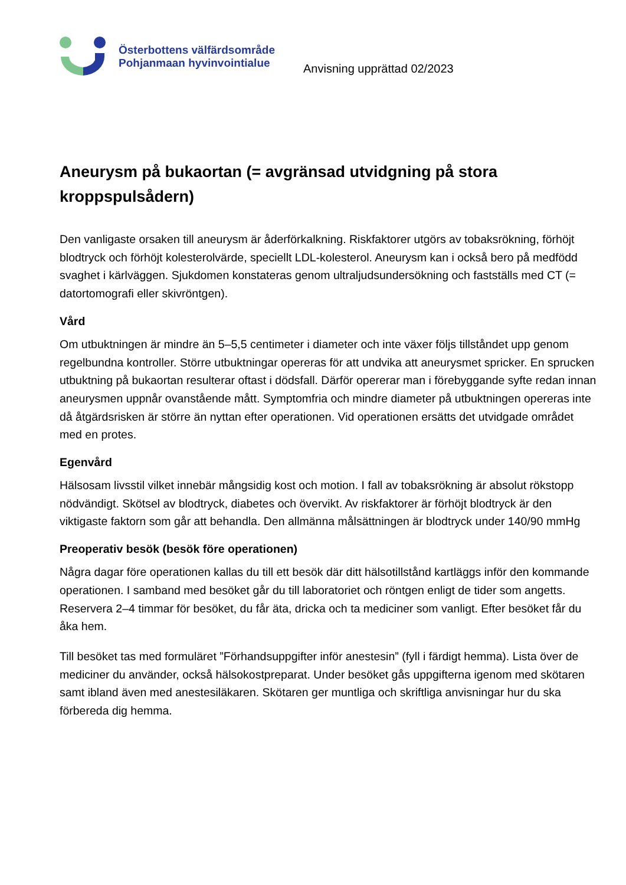Österbottens välfärdsområde
Pohjanmaan hyvinvointialue
Anvisning upprättad 02/2023
Aneurysm på bukaortan (= avgränsad utvidgning på stora kroppspulsådern)
Den vanligaste orsaken till aneurysm är åderförkalkning. Riskfaktorer utgörs av tobaksrökning, förhöjt blodtryck och förhöjt kolesterolvärde, speciellt LDL-kolesterol. Aneurysm kan i också bero på medfödd svaghet i kärlväggen. Sjukdomen konstateras genom ultraljudsundersökning och fastställs med CT (= datortomografi eller skivröntgen).
Vård
Om utbuktningen är mindre än 5–5,5 centimeter i diameter och inte växer följs tillståndet upp genom regelbundna kontroller. Större utbuktningar opereras för att undvika att aneurysmet spricker. En sprucken utbuktning på bukaortan resulterar oftast i dödsfall. Därför opererar man i förebyggande syfte redan innan aneurysmen uppnår ovanstående mått. Symptomfria och mindre diameter på utbuktningen opereras inte då åtgärdsrisken är större än nyttan efter operationen. Vid operationen ersätts det utvidgade området med en protes.
Egenvård
Hälsosam livsstil vilket innebär mångsidig kost och motion. I fall av tobaksrökning är absolut rökstopp nödvändigt. Skötsel av blodtryck, diabetes och övervikt. Av riskfaktorer är förhöjt blodtryck är den viktigaste faktorn som går att behandla. Den allmänna målsättningen är blodtryck under 140/90 mmHg
Preoperativ besök (besök före operationen)
Några dagar före operationen kallas du till ett besök där ditt hälsotillstånd kartläggs inför den kommande operationen. I samband med besöket går du till laboratoriet och röntgen enligt de tider som angetts. Reservera 2–4 timmar för besöket, du får äta, dricka och ta mediciner som vanligt. Efter besöket får du åka hem.
Till besöket tas med formuläret ”Förhandsuppgifter inför anestesin” (fyll i färdigt hemma). Lista över de mediciner du använder, också hälsokostpreparat. Under besöket gås uppgifterna igenom med skötaren samt ibland även med anestesiläkaren. Skötaren ger muntliga och skriftliga anvisningar hur du ska förbereda dig hemma.